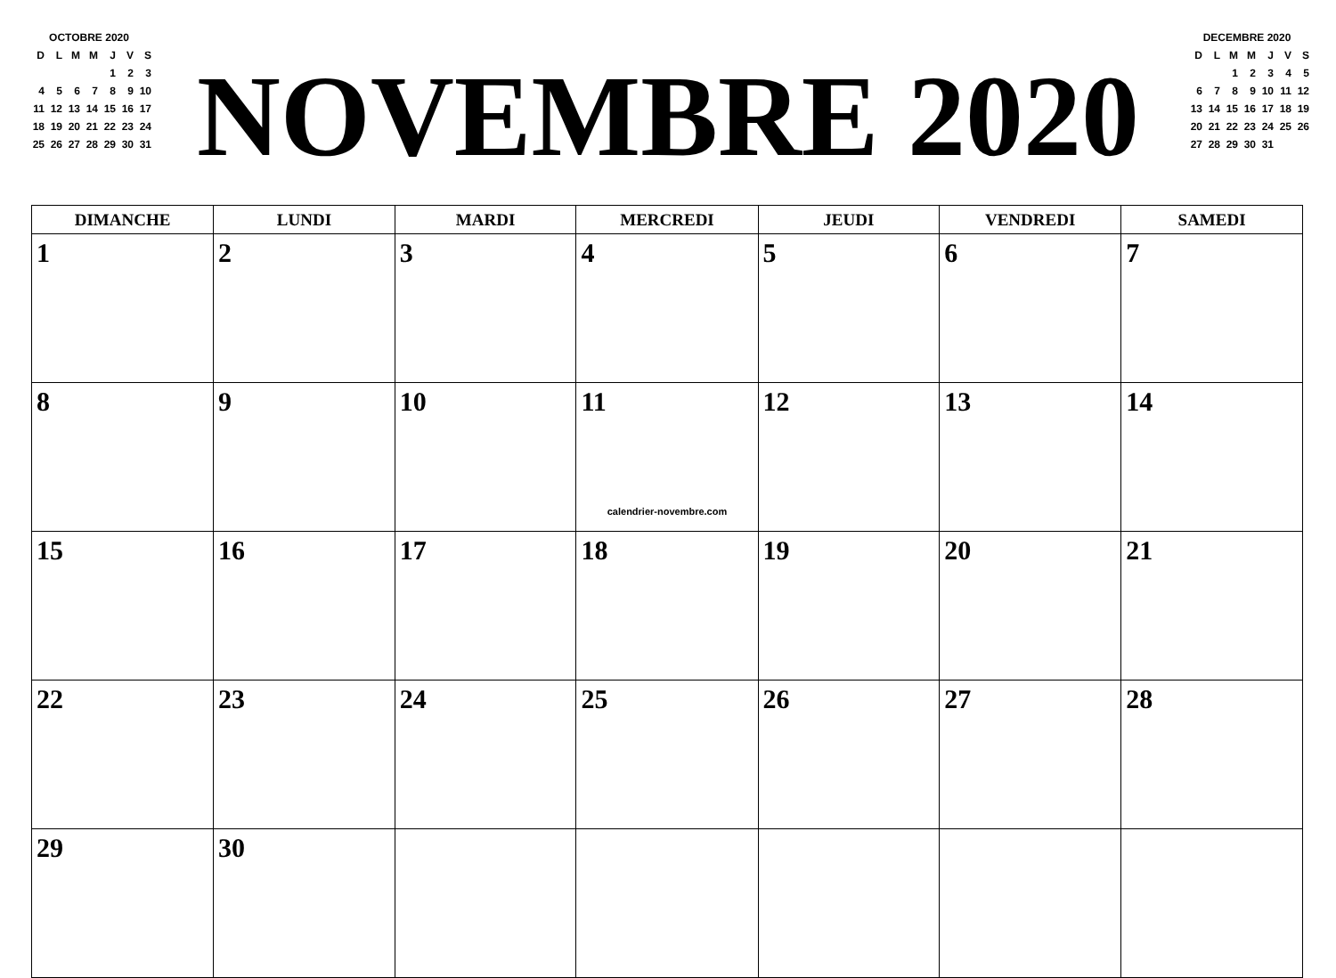OCTOBRE 2020
| D | L | M | M | J | V | S |
| | | | | 1 | 2 | 3 |
| 4 | 5 | 6 | 7 | 8 | 9 | 10 |
| 11 | 12 | 13 | 14 | 15 | 16 | 17 |
| 18 | 19 | 20 | 21 | 22 | 23 | 24 |
| 25 | 26 | 27 | 28 | 29 | 30 | 31 |
NOVEMBRE 2020
DECEMBRE 2020
| D | L | M | M | J | V | S |
| | | 1 | 2 | 3 | 4 | 5 |
| 6 | 7 | 8 | 9 | 10 | 11 | 12 |
| 13 | 14 | 15 | 16 | 17 | 18 | 19 |
| 20 | 21 | 22 | 23 | 24 | 25 | 26 |
| 27 | 28 | 29 | 30 | 31 | | |
| DIMANCHE | LUNDI | MARDI | MERCREDI | JEUDI | VENDREDI | SAMEDI |
| --- | --- | --- | --- | --- | --- | --- |
| 1 | 2 | 3 | 4 | 5 | 6 | 7 |
| 8 | 9 | 10 | 11 calendrier-novembre.com | 12 | 13 | 14 |
| 15 | 16 | 17 | 18 | 19 | 20 | 21 |
| 22 | 23 | 24 | 25 | 26 | 27 | 28 |
| 29 | 30 | | | | | |